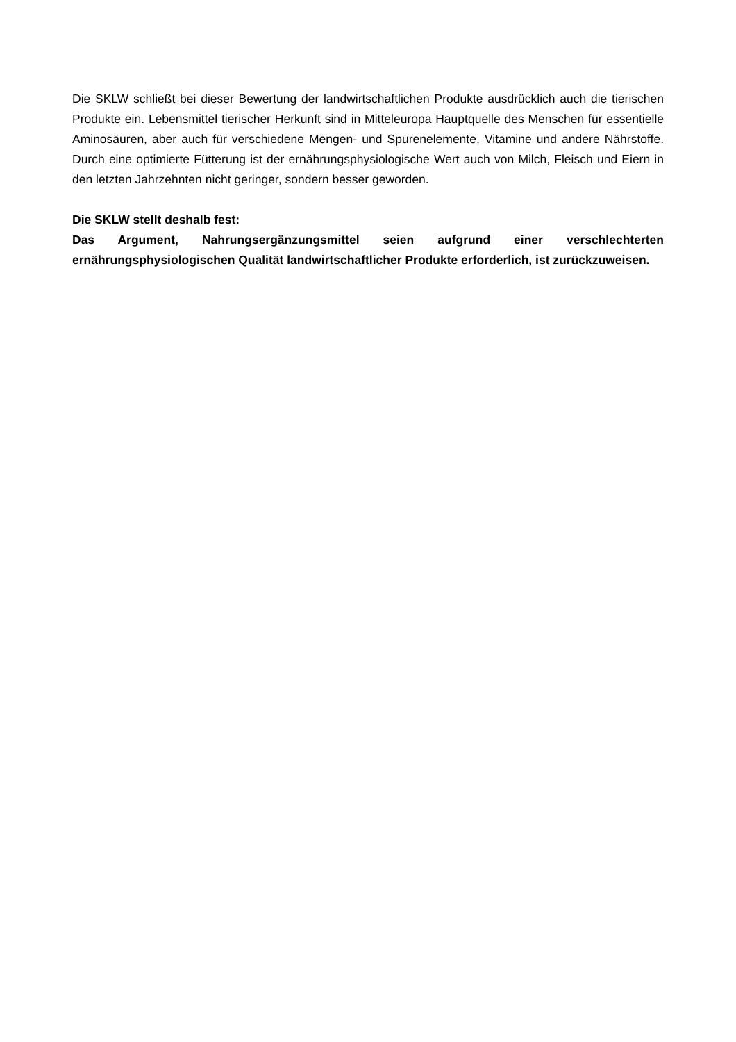Die SKLW schließt bei dieser Bewertung der landwirtschaftlichen Produkte ausdrücklich auch die tierischen Produkte ein. Lebensmittel tierischer Herkunft sind in Mitteleuropa Hauptquelle des Menschen für essentielle Aminosäuren, aber auch für verschiedene Mengen- und Spurenelemente, Vitamine und andere Nährstoffe. Durch eine optimierte Fütterung ist der ernährungsphysiologische Wert auch von Milch, Fleisch und Eiern in den letzten Jahrzehnten nicht geringer, sondern besser geworden.
Die SKLW stellt deshalb fest:
Das Argument, Nahrungsergänzungsmittel seien aufgrund einer verschlechterten ernährungsphysiologischen Qualität landwirtschaftlicher Produkte erforderlich, ist zurückzuweisen.